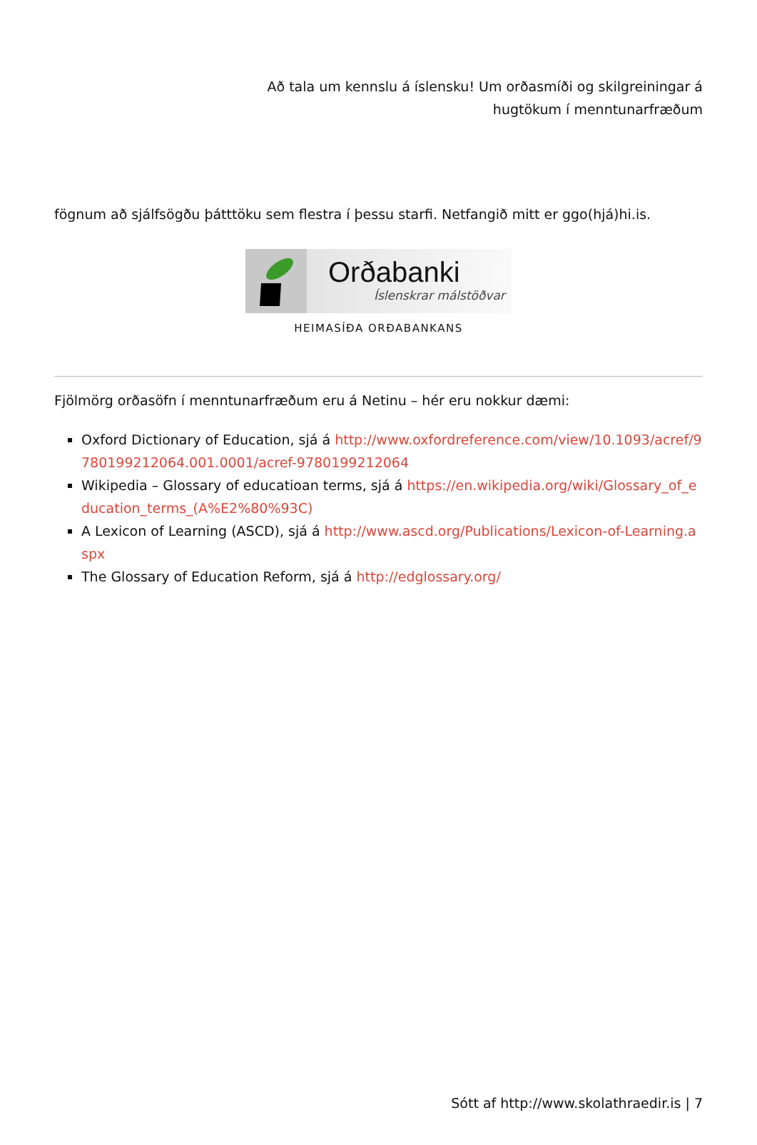Að tala um kennslu á íslensku! Um orðasmíði og skilgreiningar á
hugtökum í menntunarfræðum
fögnum að sjálfsögðu þátttöku sem flestra í þessu starfi. Netfangið mitt er ggo(hjá)hi.is.
Orðabanki
Íslenskrar málstöðvar
HEIMASÍÐA ORÐABANKANS
Fjölmörg orðasöfn í menntunarfræðum eru á Netinu – hér eru nokkur dæmi:
Oxford Dictionary of Education, sjá á http://www.oxfordreference.com/view/10.1093/acref/9780199212064.001.0001/acref-9780199212064
Wikipedia – Glossary of educatioan terms, sjá á https://en.wikipedia.org/wiki/Glossary_of_education_terms_(A%E2%80%93C)
A Lexicon of Learning (ASCD), sjá á http://www.ascd.org/Publications/Lexicon-of-Learning.aspx
The Glossary of Education Reform, sjá á http://edglossary.org/
Sótt af http://www.skolathraedir.is | 7